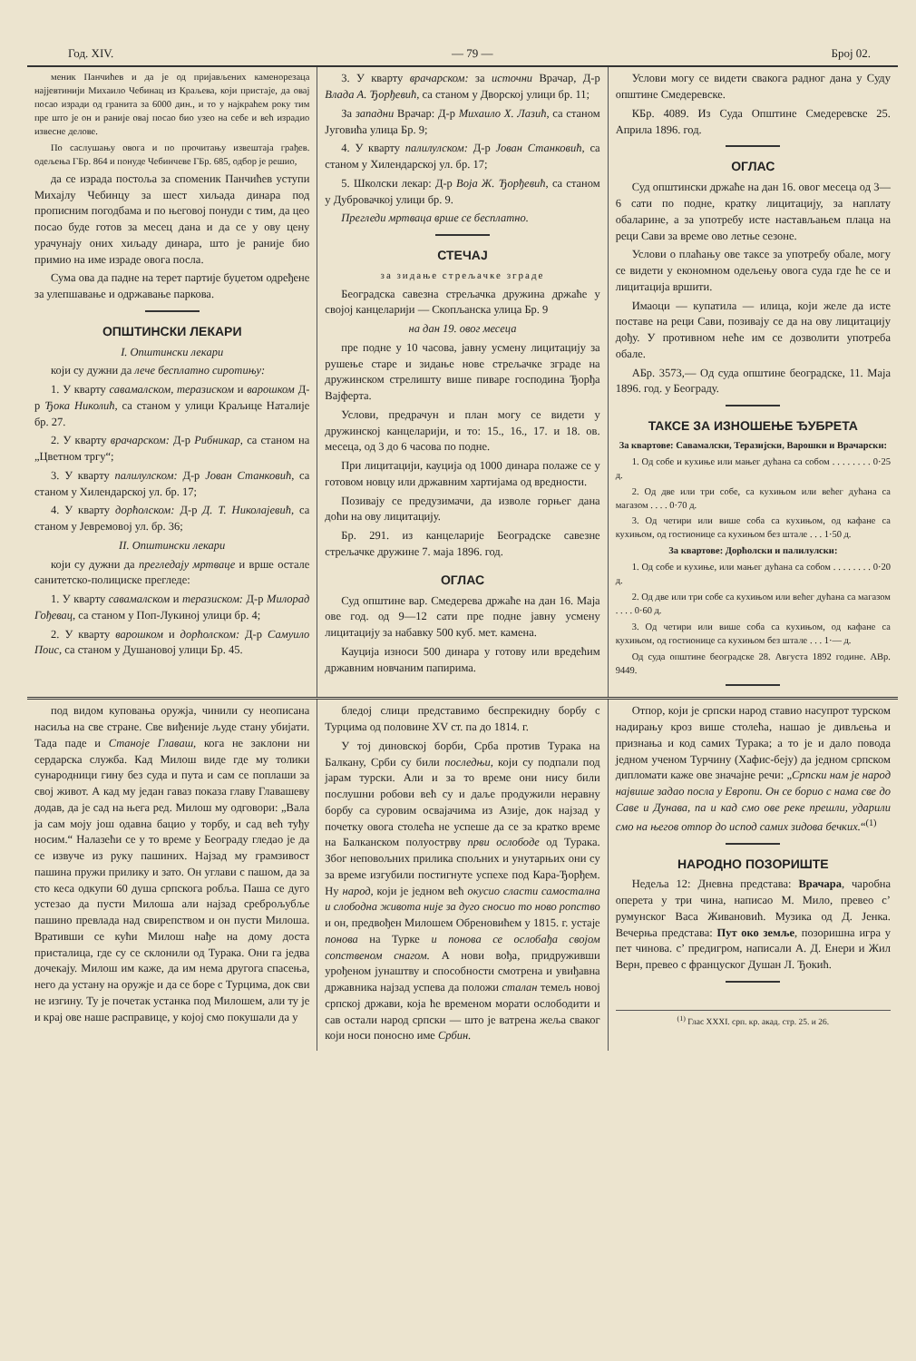Год. XIV. — 79 — Број 02.
меник Панчићев и да је од пријављених каменорезаца најјевтинији Михаило Чебинац из Краљева, који пристаје, да овај посао изради од гранита за 6000 дин., и то у најкраћем року тим пре што је он и раније овај посао био узео на себе и већ израдио извесне делове.
По саслушању овога и по прочитању извештаја грађев. одељења ГБр. 864 и понуде Чебинчеве ГБр. 685, одбор је решио,
да се израда постоља за споменик Панчићев уступи Михајлу Чебинцу за шест хиљада динара под прописним погодбама и по његовој понуди с тим, да цео посао буде готов за месец дана и да се у ову цену урачунају оних хиљаду динара, што је раније био примио на име израде овога посла.
Сума ова да падне на терет партије буџетом одређене за улепшавање и одржавање паркова.
ОПШТИНСКИ ЛЕКАРИ
I. Општински лекари
који су дужни да лече бесплатно сиротињу:
1. У кварту савамалском, теразиском и варошком Д-р Ђока Николић, са станом у улици Краљице Наталије бр. 27.
2. У кварту врачарском: Д-р Рибникар, са станом на „Цветном тргу“;
3. У кварту палилулском: Д-р Јован Станковић, са станом у Хилендарској ул. бр. 17;
4. У кварту дорћолском: Д-р Д. Т. Николајевић, са станом у Јевремовој ул. бр. 36;
II. Општински лекари
који су дужни да прегледају мртваце и врше остале санитетско-полициске прегледе:
1. У кварту савамалском и теразиском: Д-р Милорад Гођевац, са станом у Поп-Лукиној улици бр. 4;
2. У кварту варошком и дорћолском: Д-р Самуило Поис, са станом у Душановој улици Бр. 45.
3. У кварту врачарском: за источни Врачар, Д-р Влада А. Ђорђевић, са станом у Дворској улици бр. 11;
За западни Врачар: Д-р Михаило Х. Лазић, са станом Југовића улица Бр. 9;
4. У кварту палилулском: Д-р Јован Станковић, са станом у Хилендарској ул. бр. 17;
5. Школски лекар: Д-р Воја Ж. Ђорђевић, са станом у Дубровачкој улици бр. 9.
Прегледи мртваца врше се бесплатно.
СТЕЧАЈ
за зидање стрељачке зграде
Београдска савезна стрељачка дружина држаће у својој канцеларији — Скопљанска улица Бр. 9
на дан 19. овог месеца
пре подне у 10 часова, јавну усмену лицитацију за рушење старе и зидање нове стрељачке зграде на дружинском стрелишту више пиваре господина Ђорђа Вајферта.
Услови, предрачун и план могу се видети у дружинској канцеларији, и то: 15., 16., 17. и 18. ов. месеца, од 3 до 6 часова по подне.
При лицитацији, кауција од 1000 динара полаже се у готовом новцу или државним хартијама од вредности.
Позивају се предузимачи, да изволе горњег дана доћи на ову лицитацију.
Бр. 291. из канцеларије Београдске савезне стрељачке дружине 7. маја 1896. год.
ОГЛАС
Суд општине вар. Смедерева држаће на дан 16. Маја ове год. од 9—12 сати пре подне јавну усмену лицитацију за набавку 500 куб. мет. камена.
Кауција износи 500 динара у готову или вредећим државним новчаним папирима.
Услови могу се видети свакога радног дана у Суду општине Смедеревске.
КБр. 4089. Из Суда Општине Смедеревске 25. Априла 1896. год.
ОГЛАС
Суд општински држаће на дан 16. овог месеца од 3—6 сати по подне, кратку лицитацију, за наплату обаларине, а за употребу исте настављањем плаца на реци Сави за време ово летње сезоне.
Услови о плаћању ове таксе за употребу обале, могу се видети у економном одељењу овога суда где ће се и лицитација вршити.
Имаоци — купатила — илица, који желе да исте поставе на реци Сави, позивају се да на ову лицитацију дођу. У противном неће им се дозволити употреба обале.
АБр. 3573,— Од суда општине београдске, 11. Маја 1896. год. у Београду.
ТАКСЕ ЗА ИЗНОШЕЊЕ ЂУБРЕТА
За квартове: Савамалски, Теразијски, Варошки и Врачарски:
1. Од собе и кухиње или мањег дућана са собом . . . . . . . . 0·25 д.
2. Од две или три собе, са кухињом или већег дућана са магазом . . . . 0·70 д.
3. Од четири или више соба са кухињом, од кафане са кухињом, од гостионице са кухињом без штале . . . 1·50 д.
За квартове: Дорћолски и палилулски:
1. Од собе и кухиње, или мањег дућана са собом . . . . . . . . 0·20 д.
2. Од две или три собе са кухињом или већег дућана са магазом . . . . 0·60 д.
3. Од четири или више соба са кухињом, од кафане са кухињом, од гостионице са кухињом без штале . . . 1·— д.
Од суда општине београдске 28. Августа 1892 године. АВр. 9449.
под видом куповања оружја, чинили су неописана насиља на све стране. Све виђеније људе стану убијати. Тада паде и Станоје Главаш, кога не заклони ни сердарска служба. Кад Милош виде где му толики сународници гину без суда и пута и сам се поплаши за свој живот. А кад му један гавaз показа главу Главашеву додав, да је сад на њега ред. Милош му одговори: „Вала ја сам моју још одавна бацио у торбу, и сад већ туђу носим.“ Налазећи се у то време у Београду гледао је да се извуче из руку пашиних. Најзад му грамзивост пашина пружи прилику и зато. Он углави с пашом, да за сто кеса одкупи 60 душа српскога робља. Паша се дуго устезао да пусти Милоша али најзад среброљубље пашино превлада над свирепством и он пусти Милоша. Вративши се кући Милош нађе на дому доста присталица, где су се склонили од Турака. Они га једва дочекају. Милош им каже, да им нема другога спасења, него да устану на оружје и да се боре с Турцима, док сви не изгину. Ту је почетак устанка под Милошем, али ту је и крај ове наше расправице, у којој смо покушали да у
бледој слици представимо беспрекидну борбу с Турцима од половине XV ст. па до 1814. г.
У тој диновској борби, Срба против Турака на Балкану, Срби су били последњи, који су подпали под јарам турски. Али и за то време они нису били послушни робови већ су и даље продужили неравну борбу са суровим освајачима из Азије, док најзад у почетку овога столећа не успеше да се за кратко време на Балканском полуострву први ослободе од Турака. Због неповољних прилика спољних и унутарњих они су за време изгубили постигнуте успехе под Кара-Ђорђем. Ну народ, који је једном већ окусио сласти самостална и слободна живота није за дуго сносио то ново ропство и он, предвођен Милошем Обреновићем у 1815. г. устаје понова на Турке и понова се ослобађа својом сопственом снагом. А нови вођа, придруживши урођеном јунаштву и способности смотрена и увиђавна државника најзад успева да положи сталан темељ новој српској држави, која ће временом морати ослободити и сав остали народ српски — што је ватрена жеља сваког који носи поносно име Србин.
Отпор, који је српски народ ставио насупрот турском надирању кроз више столећа, нашао је дивљења и признања и код самих Турака; а то је и дало повода једном ученом Турчину (Хафис-бeју) да једном српском дипломати каже ове значајне речи: „Српски нам је народ највише задао посла у Европи. Он се борио с нама све до Саве и Дунава, па и кад смо ове реке прешли, ударили смо на његов отпор до испод самих зидова бечких.“<sup>(1)</sup>
НАРОДНО ПОЗОРИШТЕ
Недеља 12: Дневна представа: Врачара, чаробна оперета у три чина, написао М. Мило, превео с’ румунског Васа Живановић. Музика од Д. Јенка. Вечерња представа: Пут око земље, позоришна игра у пет чинова. с’ предигром, написали А. Д. Енери и Жил Верн, превео с француског Душан Л. Ђокић.
<sup>(1)</sup> Глас XXXI. срп. кр. акад. стр. 25. и 26.